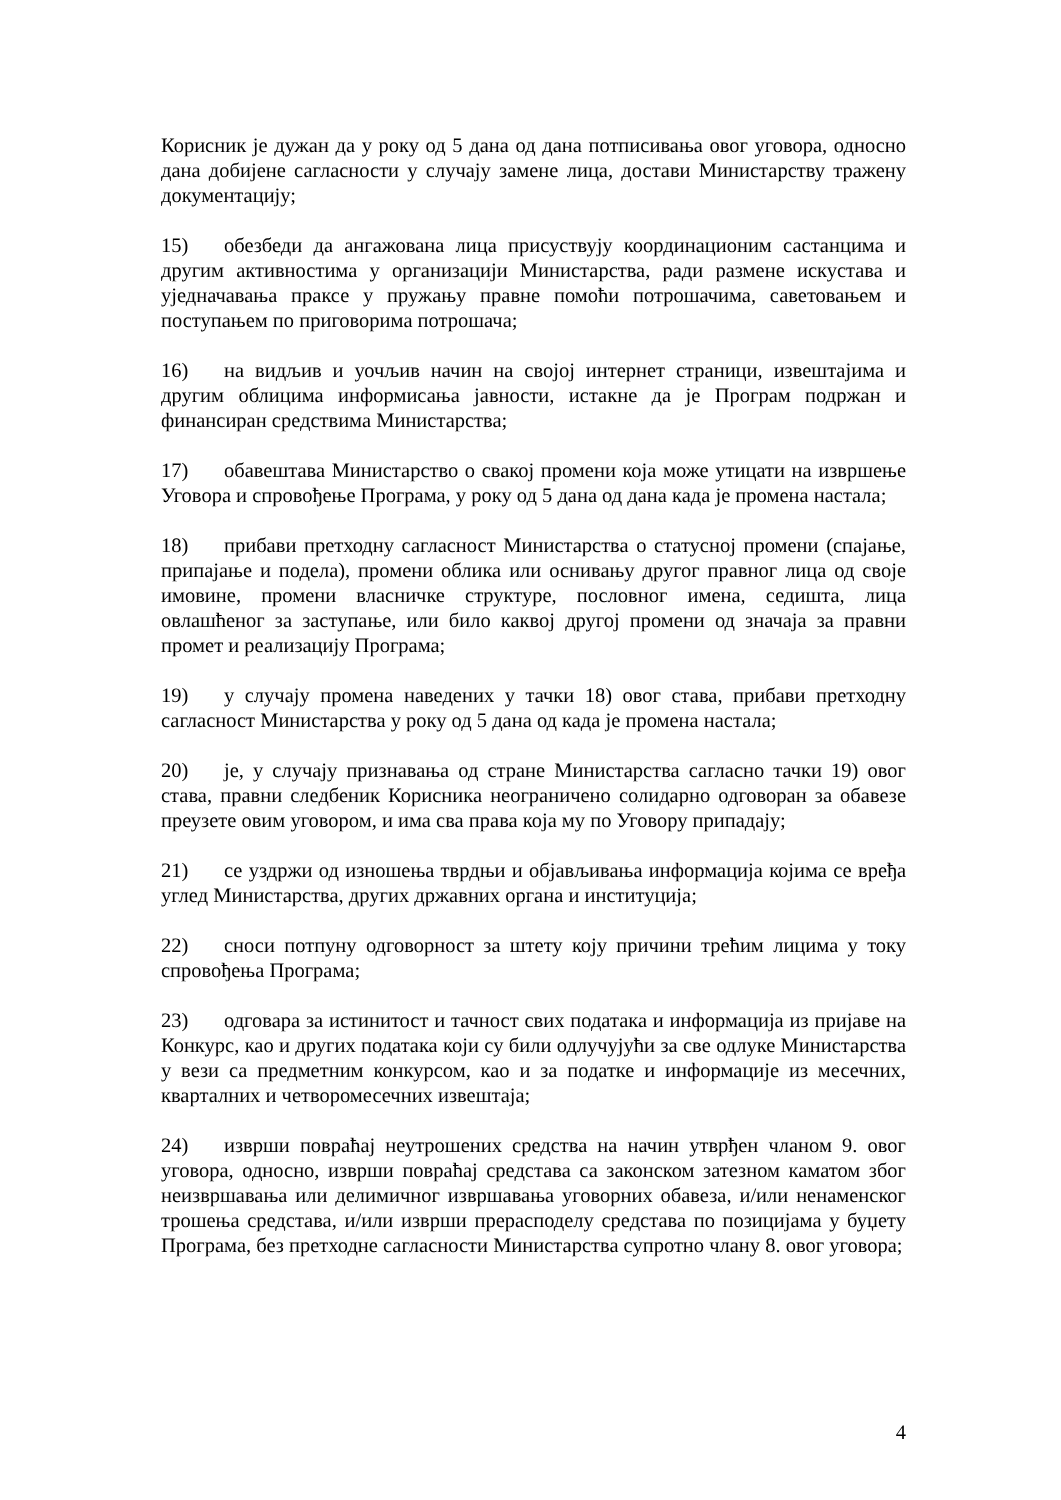Корисник је дужан да у року од 5 дана од дана потписивања овог уговора, односно дана добијене сагласности у случају замене лица, достави Министарству тражену документацију;
15) обезбеди да ангажована лица присуствују координационим састанцима и другим активностима у организацији Министарства, ради размене искустава и уједначавања праксе у пружању правне помоћи потрошачима, саветовањем и поступањем по приговорима потрошача;
16) на видљив и уочљив начин на својој интернет страници, извештајима и другим облицима информисања јавности, истакне да је Програм подржан и финансиран средствима Министарства;
17) обавештава Министарство о свакој промени која може утицати на извршење Уговора и спровођење Програма, у року од 5 дана од дана када је промена настала;
18) прибави претходну сагласност Министарства о статусној промени (спајање, припајање и подела), промени облика или оснивању другог правног лица од своје имовине, промени власничке структуре, пословног имена, седишта, лица овлашћеног за заступање, или било каквој другој промени од значаја за правни промет и реализацију Програма;
19) у случају промена наведених у тачки 18) овог става, прибави претходну сагласност Министарства у року од 5 дана од када је промена настала;
20) је, у случају признавања од стране Министарства сагласно тачки 19) овог става, правни следбеник Корисника неограничено солидарно одговоран за обавезе преузете овим уговором, и има сва права која му по Уговору припадају;
21) се уздржи од изношења тврдњи и објављивања информација којима се вређа углед Министарства, других државних органа и институција;
22) сноси потпуну одговорност за штету коју причини трећим лицима у току спровођења Програма;
23) одговара за истинитост и тачност свих података и информација из пријаве на Конкурс, као и других података који су били одлучујући за све одлуке Министарства у вези са предметним конкурсом, као и за податке и информације из месечних, кварталних и четворомесечних извештаја;
24) изврши повраћај неутрошених средства на начин утврђен чланом 9. овог уговора, односно, изврши повраћај средстава са законском затезном каматом због неизвршавања или делимичног извршавања уговорних обавеза, и/или ненаменског трошења средстава, и/или изврши прерасподелу средстава по позицијама у буџету Програма, без претходне сагласности Министарства супротно члану 8. овог уговора;
4